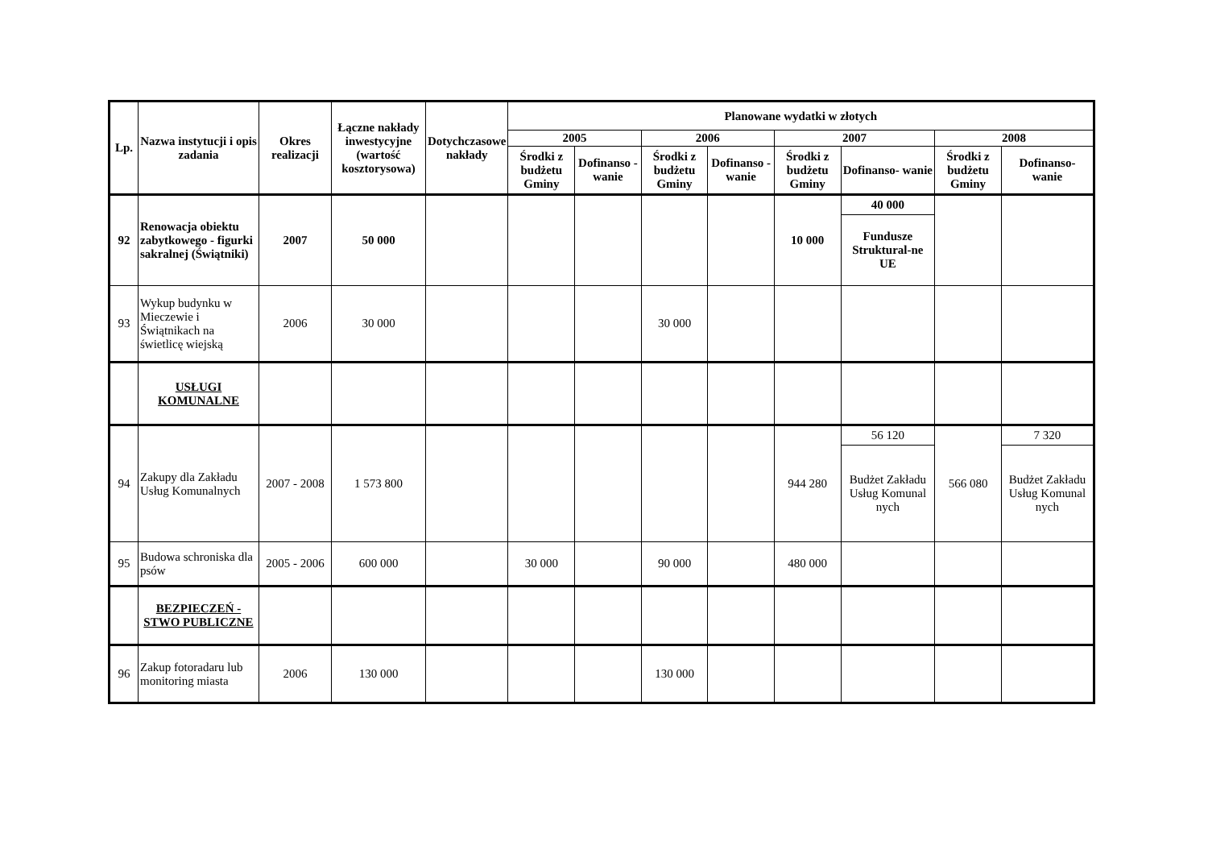| Lp. | Nazwa instytucji i opis zadania | Okres realizacji | Łączne nakłady inwestycyjne (wartość kosztorysowa) | Dotychczasowe nakłady | Planowane wydatki w złotych | | | | | | | |
| --- | --- | --- | --- | --- | --- | --- | --- | --- | --- | --- | --- | --- |
| | | | | | 2005 | | 2006 | | 2007 | | 2008 | |
| | | | | | Środki z budżetu Gminy | Dofinanso - wanie | Środki z budżetu Gminy | Dofinanso - wanie | Środki z budżetu Gminy | Dofinanso- wanie | Środki z budżetu Gminy | Dofinanso- wanie |
| 92 | Renowacja obiektu zabytkowego - figurki sakralnej (Świątniki) | 2007 | 50 000 | | | | | | 10 000 | 40 000 | | |
| | | | | | | | | | | Fundusze Struktural-ne UE | | |
| 93 | Wykup budynku w Mieczewie i Świątnikach na świetlicę wiejską | 2006 | 30 000 | | | | 30 000 | | | | | |
| | USŁUGI KOMUNALNE | | | | | | | | | | | |
| 94 | Zakupy dla Zakładu Usług Komunalnych | 2007 - 2008 | 1 573 800 | | | | | | 944 280 | 56 120 | 566 080 | 7 320 |
| | | | | | | | | | | Budżet Zakładu Usług Komunal nych | | Budżet Zakładu Usług Komunal nych |
| 95 | Budowa schroniska dla psów | 2005 - 2006 | 600 000 | | 30 000 | | 90 000 | | 480 000 | | | |
| | BEZPIECZEŃ - STWO PUBLICZNE | | | | | | | | | | | |
| 96 | Zakup fotoradaru lub monitoring miasta | 2006 | 130 000 | | | | 130 000 | | | | | |